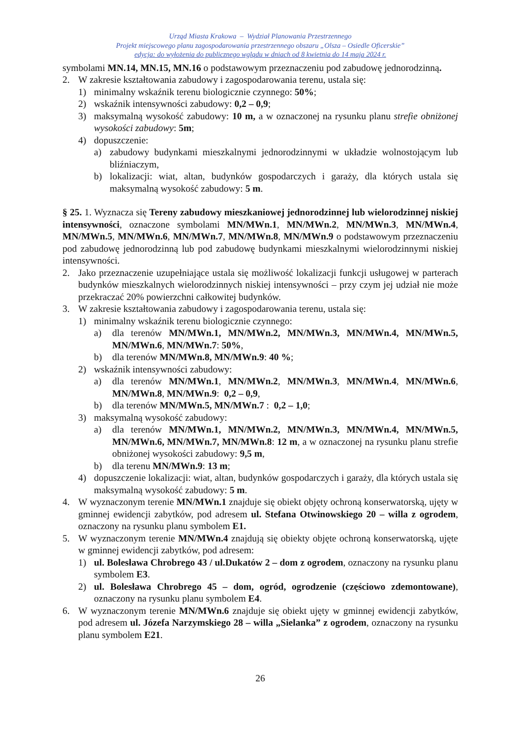Urząd Miasta Krakowa – Wydział Planowania Przestrzennego
Projekt miejscowego planu zagospodarowania przestrzennego obszaru „Olsza – Osiedle Oficerskie”
edycja: do wyłożenia do publicznego wglądu w dniach od 8 kwietnia do 14 maja 2024 r.
symbolami MN.14, MN.15, MN.16 o podstawowym przeznaczeniu pod zabudowę jednorodzinną.
2. W zakresie kształtowania zabudowy i zagospodarowania terenu, ustala się:
1) minimalny wskaźnik terenu biologicznie czynnego: 50%;
2) wskaźnik intensywności zabudowy: 0,2 – 0,9;
3) maksymalną wysokość zabudowy: 10 m, a w oznaczonej na rysunku planu strefie obniżonej wysokości zabudowy: 5m;
4) dopuszczenie:
a) zabudowy budynkami mieszkalnymi jednorodzinnymi w układzie wolnostojącym lub bliźniaczym,
b) lokalizacji: wiat, altan, budynków gospodarczych i garaży, dla których ustala się maksymalną wysokość zabudowy: 5 m.
§ 25. 1. Wyznacza się Tereny zabudowy mieszkaniowej jednorodzinnej lub wielorodzinnej niskiej intensywności, oznaczone symbolami MN/MWn.1, MN/MWn.2, MN/MWn.3, MN/MWn.4, MN/MWn.5, MN/MWn.6, MN/MWn.7, MN/MWn.8, MN/MWn.9 o podstawowym przeznaczeniu pod zabudowę jednorodzinną lub pod zabudowę budynkami mieszkalnymi wielorodzinnymi niskiej intensywności.
2. Jako przeznaczenie uzupełniające ustala się możliwość lokalizacji funkcji usługowej w parterach budynków mieszkalnych wielorodzinnych niskiej intensywności – przy czym jej udział nie może przekraczać 20% powierzchni całkowitej budynków.
3. W zakresie kształtowania zabudowy i zagospodarowania terenu, ustala się:
1) minimalny wskaźnik terenu biologicznie czynnego:
a) dla terenów MN/MWn.1, MN/MWn.2, MN/MWn.3, MN/MWn.4, MN/MWn.5, MN/MWn.6, MN/MWn.7: 50%,
b) dla terenów MN/MWn.8, MN/MWn.9: 40 %;
2) wskaźnik intensywności zabudowy:
a) dla terenów MN/MWn.1, MN/MWn.2, MN/MWn.3, MN/MWn.4, MN/MWn.6, MN/MWn.8, MN/MWn.9: 0,2 – 0,9,
b) dla terenów MN/MWn.5, MN/MWn.7 : 0,2 – 1,0;
3) maksymalną wysokość zabudowy:
a) dla terenów MN/MWn.1, MN/MWn.2, MN/MWn.3, MN/MWn.4, MN/MWn.5, MN/MWn.6, MN/MWn.7, MN/MWn.8: 12 m, a w oznaczonej na rysunku planu strefie obniżonej wysokości zabudowy: 9,5 m,
b) dla terenu MN/MWn.9: 13 m;
4) dopuszczenie lokalizacji: wiat, altan, budynków gospodarczych i garaży, dla których ustala się maksymalną wysokość zabudowy: 5 m.
4. W wyznaczonym terenie MN/MWn.1 znajduje się obiekt objęty ochroną konserwatorską, ujęty w gminnej ewidencji zabytków, pod adresem ul. Stefana Otwinowskiego 20 – willa z ogrodem, oznaczony na rysunku planu symbolem E1.
5. W wyznaczonym terenie MN/MWn.4 znajdują się obiekty objęte ochroną konserwatorską, ujęte w gminnej ewidencji zabytków, pod adresem:
1) ul. Bolesława Chrobrego 43 / ul.Dukatów 2 – dom z ogrodem, oznaczony na rysunku planu symbolem E3.
2) ul. Bolesława Chrobrego 45 – dom, ogród, ogrodzenie (częściowo zdemontowane), oznaczony na rysunku planu symbolem E4.
6. W wyznaczonym terenie MN/MWn.6 znajduje się obiekt ujęty w gminnej ewidencji zabytków, pod adresem ul. Józefa Narzymskiego 28 – willa „Sielanka” z ogrodem, oznaczony na rysunku planu symbolem E21.
26